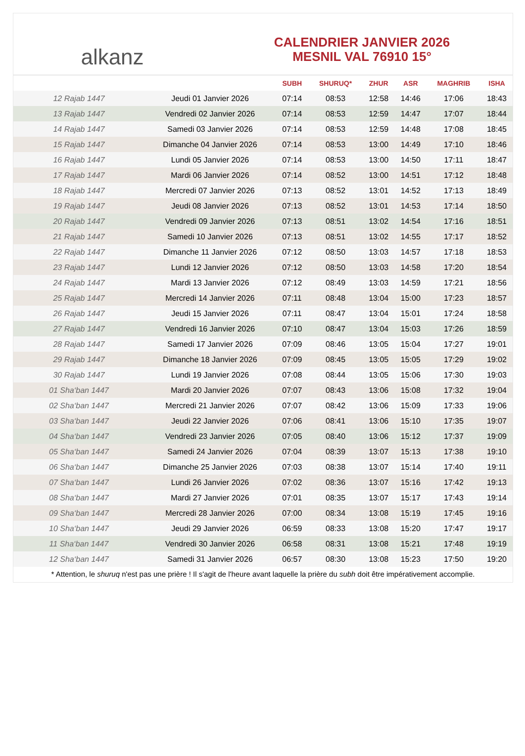alkanz
CALENDRIER JANVIER 2026
MESNIL VAL 76910 15°
| | | SUBH | SHURUQ* | ZHUR | ASR | MAGHRIB | ISHA |
| --- | --- | --- | --- | --- | --- | --- | --- |
| 12 Rajab 1447 | Jeudi 01 Janvier 2026 | 07:14 | 08:53 | 12:58 | 14:46 | 17:06 | 18:43 |
| 13 Rajab 1447 | Vendredi 02 Janvier 2026 | 07:14 | 08:53 | 12:59 | 14:47 | 17:07 | 18:44 |
| 14 Rajab 1447 | Samedi 03 Janvier 2026 | 07:14 | 08:53 | 12:59 | 14:48 | 17:08 | 18:45 |
| 15 Rajab 1447 | Dimanche 04 Janvier 2026 | 07:14 | 08:53 | 13:00 | 14:49 | 17:10 | 18:46 |
| 16 Rajab 1447 | Lundi 05 Janvier 2026 | 07:14 | 08:53 | 13:00 | 14:50 | 17:11 | 18:47 |
| 17 Rajab 1447 | Mardi 06 Janvier 2026 | 07:14 | 08:52 | 13:00 | 14:51 | 17:12 | 18:48 |
| 18 Rajab 1447 | Mercredi 07 Janvier 2026 | 07:13 | 08:52 | 13:01 | 14:52 | 17:13 | 18:49 |
| 19 Rajab 1447 | Jeudi 08 Janvier 2026 | 07:13 | 08:52 | 13:01 | 14:53 | 17:14 | 18:50 |
| 20 Rajab 1447 | Vendredi 09 Janvier 2026 | 07:13 | 08:51 | 13:02 | 14:54 | 17:16 | 18:51 |
| 21 Rajab 1447 | Samedi 10 Janvier 2026 | 07:13 | 08:51 | 13:02 | 14:55 | 17:17 | 18:52 |
| 22 Rajab 1447 | Dimanche 11 Janvier 2026 | 07:12 | 08:50 | 13:03 | 14:57 | 17:18 | 18:53 |
| 23 Rajab 1447 | Lundi 12 Janvier 2026 | 07:12 | 08:50 | 13:03 | 14:58 | 17:20 | 18:54 |
| 24 Rajab 1447 | Mardi 13 Janvier 2026 | 07:12 | 08:49 | 13:03 | 14:59 | 17:21 | 18:56 |
| 25 Rajab 1447 | Mercredi 14 Janvier 2026 | 07:11 | 08:48 | 13:04 | 15:00 | 17:23 | 18:57 |
| 26 Rajab 1447 | Jeudi 15 Janvier 2026 | 07:11 | 08:47 | 13:04 | 15:01 | 17:24 | 18:58 |
| 27 Rajab 1447 | Vendredi 16 Janvier 2026 | 07:10 | 08:47 | 13:04 | 15:03 | 17:26 | 18:59 |
| 28 Rajab 1447 | Samedi 17 Janvier 2026 | 07:09 | 08:46 | 13:05 | 15:04 | 17:27 | 19:01 |
| 29 Rajab 1447 | Dimanche 18 Janvier 2026 | 07:09 | 08:45 | 13:05 | 15:05 | 17:29 | 19:02 |
| 30 Rajab 1447 | Lundi 19 Janvier 2026 | 07:08 | 08:44 | 13:05 | 15:06 | 17:30 | 19:03 |
| 01 Sha‘ban 1447 | Mardi 20 Janvier 2026 | 07:07 | 08:43 | 13:06 | 15:08 | 17:32 | 19:04 |
| 02 Sha‘ban 1447 | Mercredi 21 Janvier 2026 | 07:07 | 08:42 | 13:06 | 15:09 | 17:33 | 19:06 |
| 03 Sha‘ban 1447 | Jeudi 22 Janvier 2026 | 07:06 | 08:41 | 13:06 | 15:10 | 17:35 | 19:07 |
| 04 Sha‘ban 1447 | Vendredi 23 Janvier 2026 | 07:05 | 08:40 | 13:06 | 15:12 | 17:37 | 19:09 |
| 05 Sha‘ban 1447 | Samedi 24 Janvier 2026 | 07:04 | 08:39 | 13:07 | 15:13 | 17:38 | 19:10 |
| 06 Sha‘ban 1447 | Dimanche 25 Janvier 2026 | 07:03 | 08:38 | 13:07 | 15:14 | 17:40 | 19:11 |
| 07 Sha‘ban 1447 | Lundi 26 Janvier 2026 | 07:02 | 08:36 | 13:07 | 15:16 | 17:42 | 19:13 |
| 08 Sha‘ban 1447 | Mardi 27 Janvier 2026 | 07:01 | 08:35 | 13:07 | 15:17 | 17:43 | 19:14 |
| 09 Sha‘ban 1447 | Mercredi 28 Janvier 2026 | 07:00 | 08:34 | 13:08 | 15:19 | 17:45 | 19:16 |
| 10 Sha‘ban 1447 | Jeudi 29 Janvier 2026 | 06:59 | 08:33 | 13:08 | 15:20 | 17:47 | 19:17 |
| 11 Sha‘ban 1447 | Vendredi 30 Janvier 2026 | 06:58 | 08:31 | 13:08 | 15:21 | 17:48 | 19:19 |
| 12 Sha‘ban 1447 | Samedi 31 Janvier 2026 | 06:57 | 08:30 | 13:08 | 15:23 | 17:50 | 19:20 |
* Attention, le shuruq n'est pas une prière ! Il s'agit de l'heure avant laquelle la prière du subh doit être impérativement accomplie.